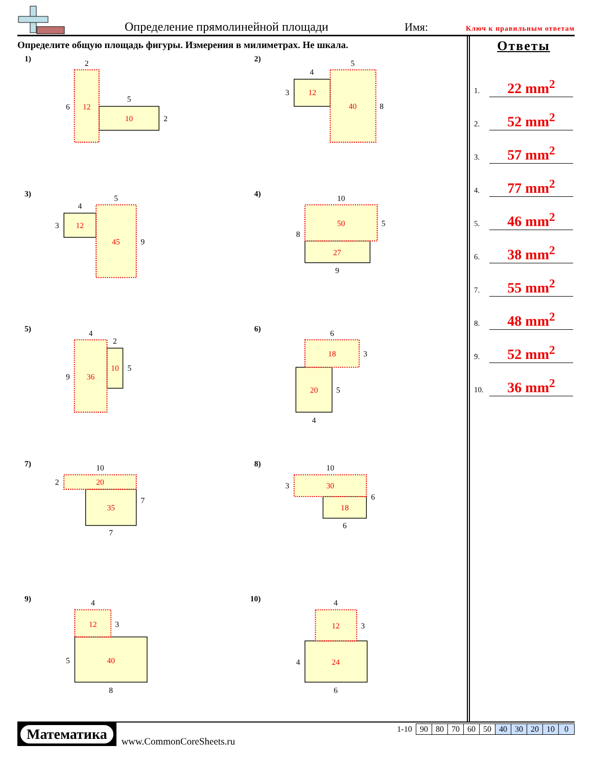Определение прямолинейной площади
Имя:
Ключ к правильным ответам
Определите общую площадь фигуры. Измерения в милиметрах. Не шкала.
1)
2
6
12
5
10
2
2)
4
5
3
12
40
8
3)
4
5
3
12
45
9
4)
10
50
5
8
27
9
5)
4
2
9
36
10
5
6)
6
18
3
20
5
4
7)
10
2
20
35
7
7
8)
10
3
30
6
18
6
9)
4
12
3
5
40
8
10)
4
12
3
4
24
6
Ответы
1. 22 mm<sup>2</sup>
2. 52 mm<sup>2</sup>
3. 57 mm<sup>2</sup>
4. 77 mm<sup>2</sup>
5. 46 mm<sup>2</sup>
6. 38 mm<sup>2</sup>
7. 55 mm<sup>2</sup>
8. 48 mm<sup>2</sup>
9. 52 mm<sup>2</sup>
10. 36 mm<sup>2</sup>
Математика
www.CommonCoreSheets.ru
| 1-10 | 90 | 80 | 70 | 60 | 50 | 40 | 30 | 20 | 10 | 0 |